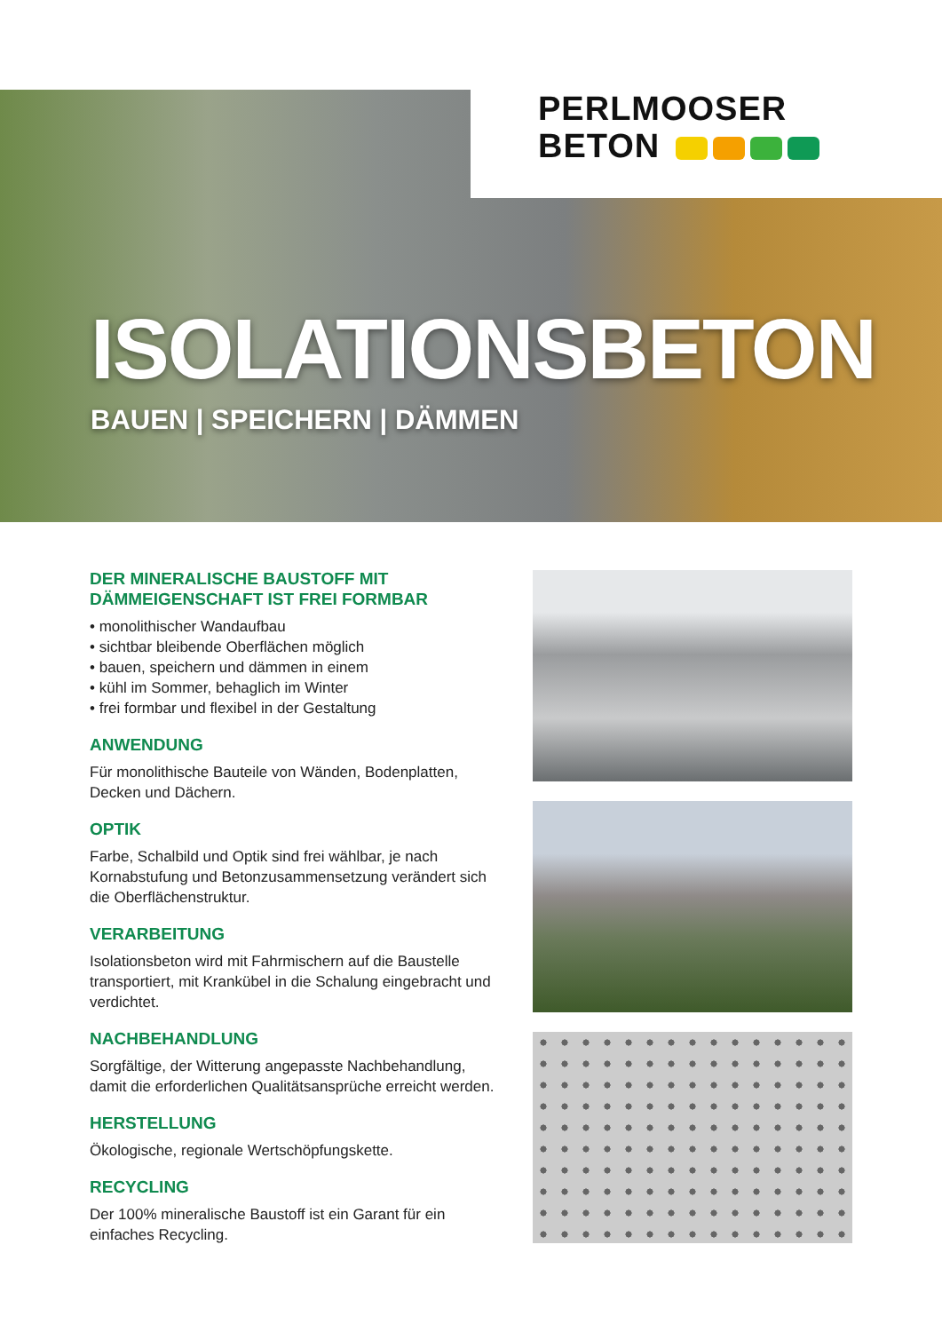PERLMOOSER
BETON
ISOLATIONSBETON
BAUEN | SPEICHERN | DÄMMEN
DER MINERALISCHE BAUSTOFF MIT DÄMMEIGENSCHAFT IST FREI FORMBAR
• monolithischer Wandaufbau
• sichtbar bleibende Oberflächen möglich
• bauen, speichern und dämmen in einem
• kühl im Sommer, behaglich im Winter
• frei formbar und flexibel in der Gestaltung
ANWENDUNG
Für monolithische Bauteile von Wänden, Bodenplatten, Decken und Dächern.
OPTIK
Farbe, Schalbild und Optik sind frei wählbar, je nach Kornabstufung und Betonzusammensetzung verändert sich die Oberflächenstruktur.
VERARBEITUNG
Isolationsbeton wird mit Fahrmischern auf die Baustelle transportiert, mit Krankübel in die Schalung eingebracht und verdichtet.
NACHBEHANDLUNG
Sorgfältige, der Witterung angepasste Nachbehandlung, damit die erforderlichen Qualitätsansprüche erreicht werden.
HERSTELLUNG
Ökologische, regionale Wertschöpfungskette.
RECYCLING
Der 100% mineralische Baustoff ist ein Garant für ein einfaches Recycling.